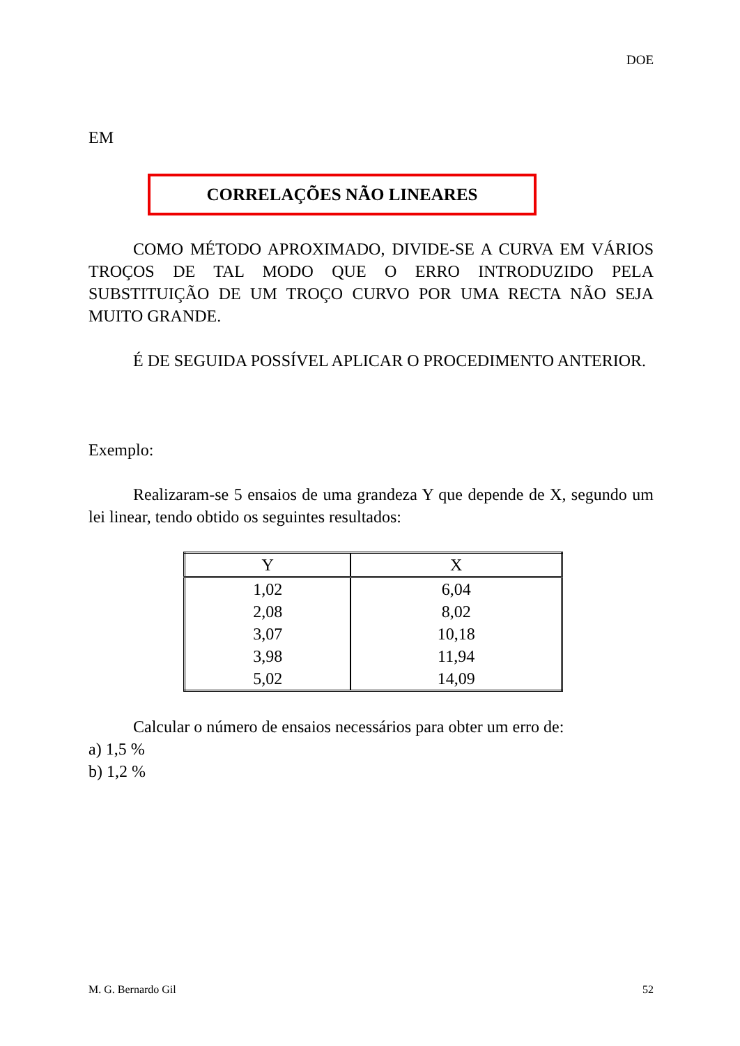DOE
EM
CORRELAÇÕES NÃO LINEARES
COMO MÉTODO APROXIMADO, DIVIDE-SE A CURVA EM VÁRIOS TROÇOS DE TAL MODO QUE O ERRO INTRODUZIDO PELA SUBSTITUIÇÃO DE UM TROÇO CURVO POR UMA RECTA NÃO SEJA MUITO GRANDE.
É DE SEGUIDA POSSÍVEL APLICAR O PROCEDIMENTO ANTERIOR.
Exemplo:
Realizaram-se 5 ensaios de uma grandeza Y que depende de X, segundo um lei linear, tendo obtido os seguintes resultados:
| Y | X |
| --- | --- |
| 1,02 | 6,04 |
| 2,08 | 8,02 |
| 3,07 | 10,18 |
| 3,98 | 11,94 |
| 5,02 | 14,09 |
Calcular o número de ensaios necessários para obter um erro de:
a) 1,5 %
b) 1,2 %
M. G. Bernardo Gil 52